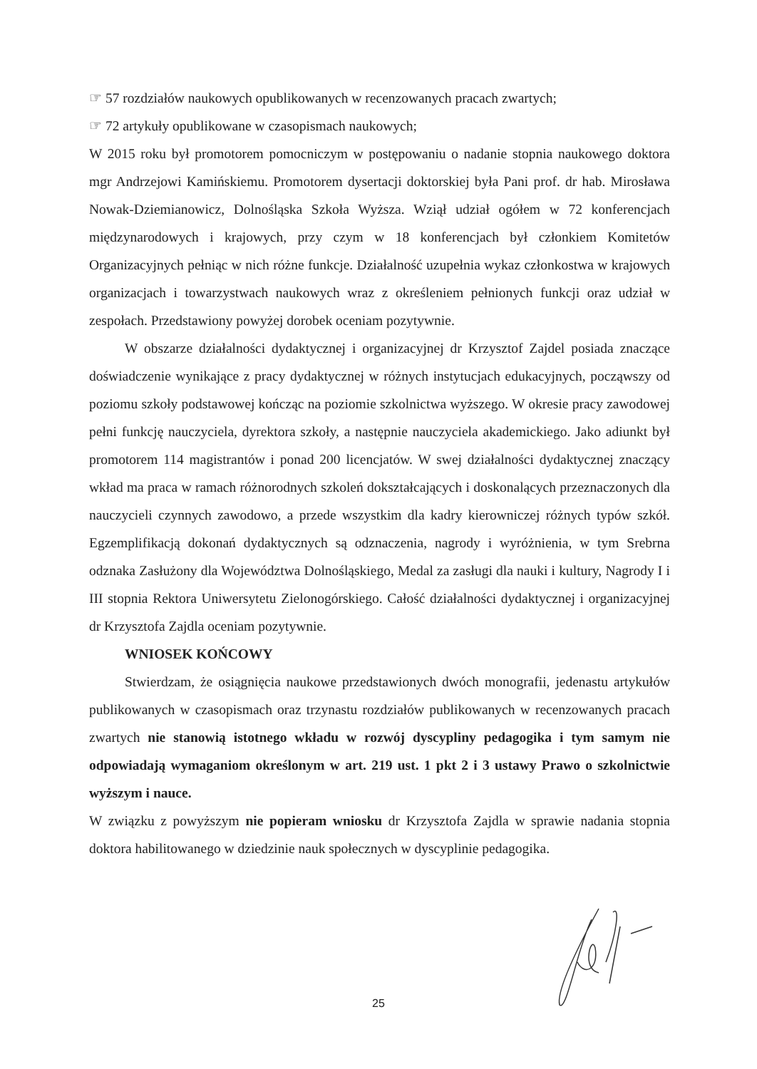☞ 57 rozdziałów naukowych opublikowanych w recenzowanych pracach zwartych;
☞ 72 artykuły opublikowane w czasopismach naukowych;
W 2015 roku był promotorem pomocniczym w postępowaniu o nadanie stopnia naukowego doktora mgr Andrzejowi Kamińskiemu. Promotorem dysertacji doktorskiej była Pani prof. dr hab. Mirosława Nowak-Dziemianowicz, Dolnośląska Szkoła Wyższa. Wziął udział ogółem w 72 konferencjach międzynarodowych i krajowych, przy czym w 18 konferencjach był członkiem Komitetów Organizacyjnych pełniąc w nich różne funkcje. Działalność uzupełnia wykaz członkostwa w krajowych organizacjach i towarzystwach naukowych wraz z określeniem pełnionych funkcji oraz udział w zespołach. Przedstawiony powyżej dorobek oceniam pozytywnie.
W obszarze działalności dydaktycznej i organizacyjnej dr Krzysztof Zajdel posiada znaczące doświadczenie wynikające z pracy dydaktycznej w różnych instytucjach edukacyjnych, począwszy od poziomu szkoły podstawowej kończąc na poziomie szkolnictwa wyższego. W okresie pracy zawodowej pełni funkcję nauczyciela, dyrektora szkoły, a następnie nauczyciela akademickiego. Jako adiunkt był promotorem 114 magistrantów i ponad 200 licencjatów. W swej działalności dydaktycznej znaczący wkład ma praca w ramach różnorodnych szkoleń dokształcających i doskonalących przeznaczonych dla nauczycieli czynnych zawodowo, a przede wszystkim dla kadry kierowniczej różnych typów szkół. Egzemplifikacją dokonań dydaktycznych są odznaczenia, nagrody i wyróżnienia, w tym Srebrna odznaka Zasłużony dla Województwa Dolnośląskiego, Medal za zasługi dla nauki i kultury, Nagrody I i III stopnia Rektora Uniwersytetu Zielonogórskiego. Całość działalności dydaktycznej i organizacyjnej dr Krzysztofa Zajdla oceniam pozytywnie.
WNIOSEK KOŃCOWY
Stwierdzam, że osiągnięcia naukowe przedstawionych dwóch monografii, jedenastu artykułów publikowanych w czasopismach oraz trzynastu rozdziałów publikowanych w recenzowanych pracach zwartych nie stanowią istotnego wkładu w rozwój dyscypliny pedagogika i tym samym nie odpowiadają wymaganiom określonym w art. 219 ust. 1 pkt 2 i 3 ustawy Prawo o szkolnictwie wyższym i nauce.
W związku z powyższym nie popieram wniosku dr Krzysztofa Zajdla w sprawie nadania stopnia doktora habilitowanego w dziedzinie nauk społecznych w dyscyplinie pedagogika.
25